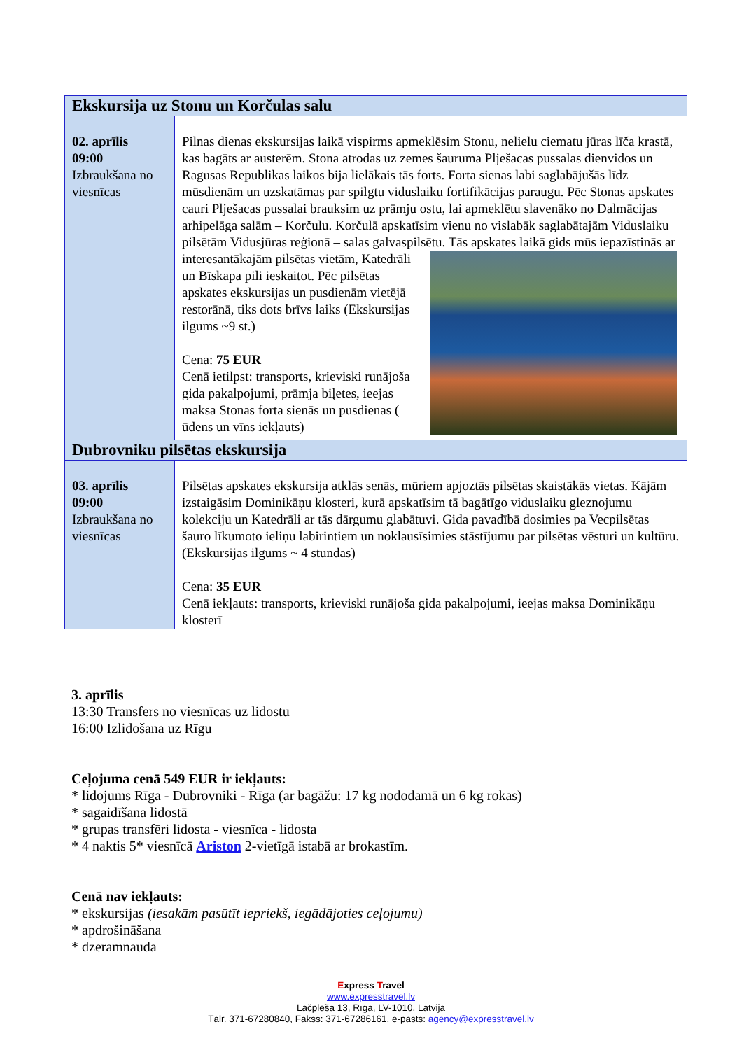| Ekskursija uz Stonu un Korčulas salu | |
| --- | --- |
| 02. aprīlis 09:00 Izbraukšana no viesnīcas | Pilnas dienas ekskursijas laikā vispirms apmeklēsim Stonu, nelielu ciematu jūras līča krastā, kas bagāts ar austerēm. Stona atrodas uz zemes šauruma Plješacas pussalas dienvidos un Ragusas Republikas laikos bija lielākais tās forts. Forta sienas labi saglabājušās līdz mūsdienām un uzskatāmas par spilgtu viduslaiku fortifikācijas paraugu. Pēc Stonas apskates cauri Plješacas pussalai brauksim uz prāmju ostu, lai apmeklētu slavenāko no Dalmācijas arhipelāga salām – Korčulu. Korčulā apskatīsim vienu no vislabāk saglabātajām Viduslaiku pilsētām Vidusjūras reģionā – salas galvaspilsētu. Tās apskates laikā gids mūs iepazīstinās ar interesantākajām pilsētas vietām, Katedrāli un Bīskapa pili ieskaitot. Pēc pilsētas apskates ekskursijas un pusdienām vietējā restorānā, tiks dots brīvs laiks (Ekskursijas ilgums ~9 st.) Cena: 75 EUR Cenā ietilpst: transports, krieviski runājoša gida pakalpojumi, prāmja biļetes, ieejas maksa Stonas forta sienās un pusdienas ( ūdens un vīns iekļauts) |
| Dubrovniku pilsētas ekskursija | |
| 03. aprīlis 09:00 Izbraukšana no viesnīcas | Pilsētas apskates ekskursija atklās senās, mūriem apjoztās pilsētas skaistākās vietas. Kājām izstaigāsim Dominikāņu klosteri, kurā apskatīsim tā bagātīgo viduslaiku gleznojumu kolekciju un Katedrāli ar tās dārgumu glabātuvi. Gida pavadībā dosimies pa Vecpilsētas šauro līkumoto ieliņu labirintiem un noklausīsimies stāstījumu par pilsētas vēsturi un kultūru. (Ekskursijas ilgums ~ 4 stundas) Cena: 35 EUR Cenā iekļauts: transports, krieviski runājoša gida pakalpojumi, ieejas maksa Dominikāņu klosterī |
3. aprīlis
13:30 Transfers no viesnīcas uz lidostu
16:00 Izlidošana uz Rīgu
Ceļojuma cenā 549 EUR ir iekļauts:
* lidojums Rīga - Dubrovniki - Rīga (ar bagāžu: 17 kg nododamā un 6 kg rokas)
* sagaidīšana lidostā
* grupas transfēri lidosta - viesnīca - lidosta
* 4 naktis 5* viesnīcā Ariston 2-vietīgā istabā ar brokastīm.
Cenā nav iekļauts:
* ekskursijas (iesakām pasūtīt iepriekš, iegādājoties ceļojumu)
* apdrošināšana
* dzeramnauda
Express Travel
www.expresstravel.lv
Lāčplēša 13, Rīga, LV-1010, Latvija
Tālr. 371-67280840, Fakss: 371-67286161, e-pasts: agency@expresstravel.lv